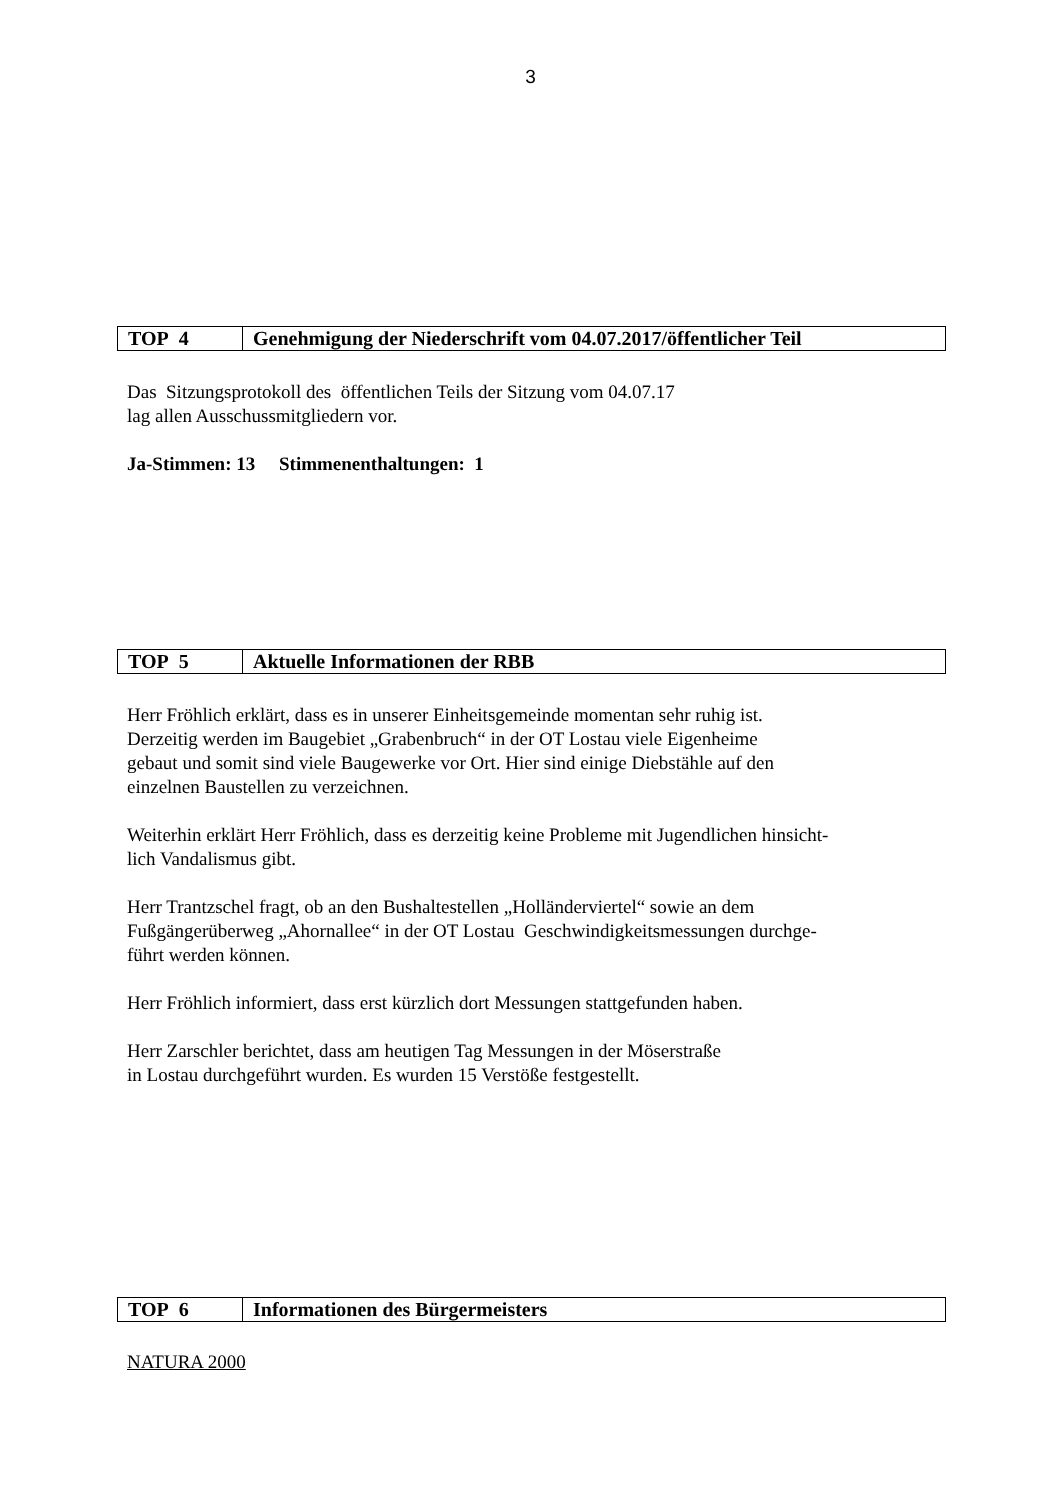3
| TOP 4 | Genehmigung der Niederschrift vom 04.07.2017/öffentlicher Teil |
Das Sitzungsprotokoll des öffentlichen Teils der Sitzung vom 04.07.17
lag allen Ausschussmitgliedern vor.
Ja-Stimmen: 13 Stimmenenthaltungen: 1
| TOP 5 | Aktuelle Informationen der RBB |
Herr Fröhlich erklärt, dass es in unserer Einheitsgemeinde momentan sehr ruhig ist.
Derzeitig werden im Baugebiet „Grabenbruch“ in der OT Lostau viele Eigenheime
gebaut und somit sind viele Baugewerke vor Ort. Hier sind einige Diebstähle auf den
einzelnen Baustellen zu verzeichnen.
Weiterhin erklärt Herr Fröhlich, dass es derzeitig keine Probleme mit Jugendlichen hinsicht-
lich Vandalismus gibt.
Herr Trantzschel fragt, ob an den Bushaltestellen „Holländerviertel“ sowie an dem
Fußgängerüberweg „Ahornallee“ in der OT Lostau Geschwindigkeitsmessungen durchge-
führt werden können.
Herr Fröhlich informiert, dass erst kürzlich dort Messungen stattgefunden haben.
Herr Zarschler berichtet, dass am heutigen Tag Messungen in der Möserstraße
in Lostau durchgeführt wurden. Es wurden 15 Verstöße festgestellt.
| TOP 6 | Informationen des Bürgermeisters |
NATURA 2000